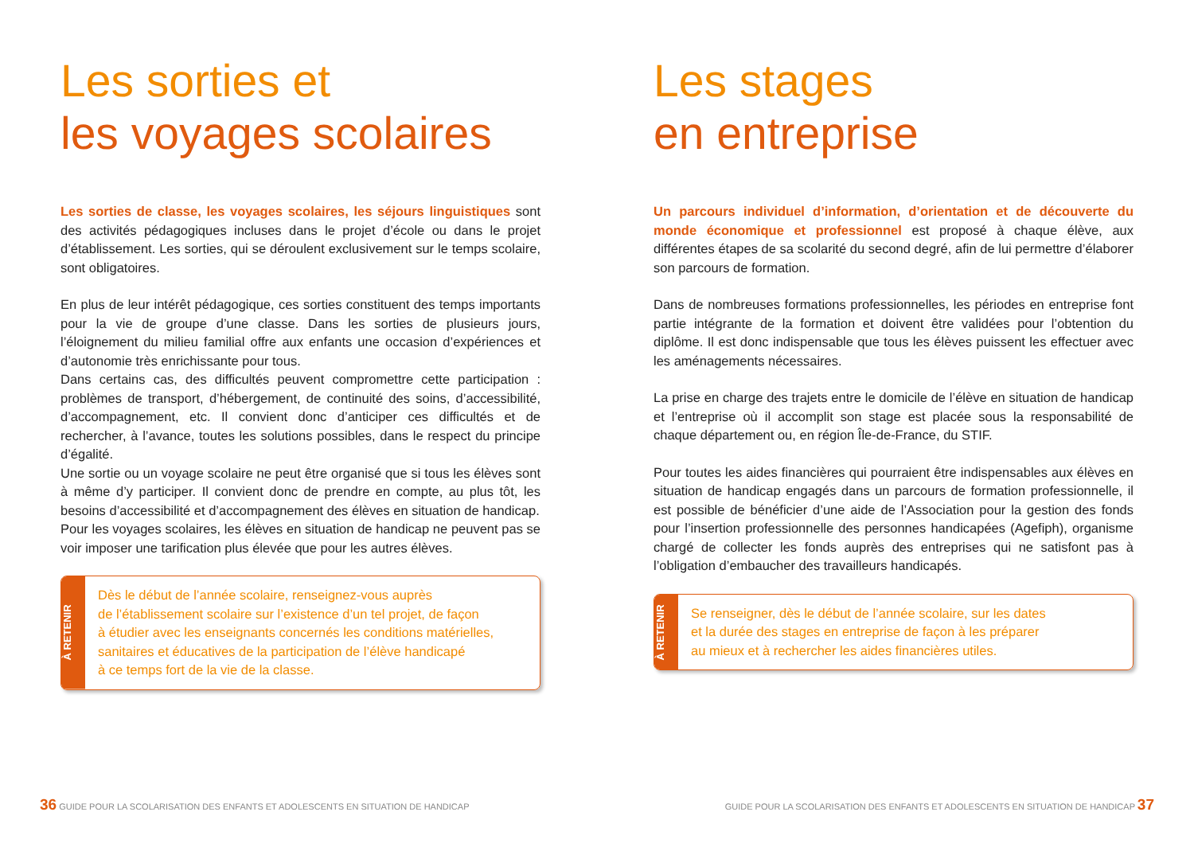Les sorties et
les voyages scolaires
Les sorties de classe, les voyages scolaires, les séjours linguistiques sont des activités pédagogiques incluses dans le projet d’école ou dans le projet d’établissement. Les sorties, qui se déroulent exclusivement sur le temps scolaire, sont obligatoires.
En plus de leur intérêt pédagogique, ces sorties constituent des temps importants pour la vie de groupe d’une classe. Dans les sorties de plusieurs jours, l’éloignement du milieu familial offre aux enfants une occasion d’expériences et d’autonomie très enrichissante pour tous.
Dans certains cas, des difficultés peuvent compromettre cette participation : problèmes de transport, d’hébergement, de continuité des soins, d’accessibilité, d’accompagnement, etc. Il convient donc d’anticiper ces difficultés et de rechercher, à l’avance, toutes les solutions possibles, dans le respect du principe d’égalité.
Une sortie ou un voyage scolaire ne peut être organisé que si tous les élèves sont à même d’y participer. Il convient donc de prendre en compte, au plus tôt, les besoins d’accessibilité et d’accompagnement des élèves en situation de handicap.
Pour les voyages scolaires, les élèves en situation de handicap ne peuvent pas se voir imposer une tarification plus élevée que pour les autres élèves.
À RETENIR
Dès le début de l’année scolaire, renseignez-vous auprès
de l’établissement scolaire sur l’existence d’un tel projet, de façon
à étudier avec les enseignants concernés les conditions matérielles,
sanitaires et éducatives de la participation de l’élève handicapé
à ce temps fort de la vie de la classe.
Les stages
en entreprise
Un parcours individuel d’information, d’orientation et de découverte du monde économique et professionnel est proposé à chaque élève, aux différentes étapes de sa scolarité du second degré, afin de lui permettre d’élaborer son parcours de formation.
Dans de nombreuses formations professionnelles, les périodes en entreprise font partie intégrante de la formation et doivent être validées pour l’obtention du diplôme. Il est donc indispensable que tous les élèves puissent les effectuer avec les aménagements nécessaires.
La prise en charge des trajets entre le domicile de l’élève en situation de handicap et l’entreprise où il accomplit son stage est placée sous la responsabilité de chaque département ou, en région Île-de-France, du STIF.
Pour toutes les aides financières qui pourraient être indispensables aux élèves en situation de handicap engagés dans un parcours de formation professionnelle, il est possible de bénéficier d’une aide de l’Association pour la gestion des fonds pour l’insertion professionnelle des personnes handicapées (Agefiph), organisme chargé de collecter les fonds auprès des entreprises qui ne satisfont pas à l’obligation d’embaucher des travailleurs handicapés.
À RETENIR
Se renseigner, dès le début de l’année scolaire, sur les dates
et la durée des stages en entreprise de façon à les préparer
au mieux et à rechercher les aides financières utiles.
36 GUIDE POUR LA SCOLARISATION DES ENFANTS ET ADOLESCENTS EN SITUATION DE HANDICAP
GUIDE POUR LA SCOLARISATION DES ENFANTS ET ADOLESCENTS EN SITUATION DE HANDICAP 37